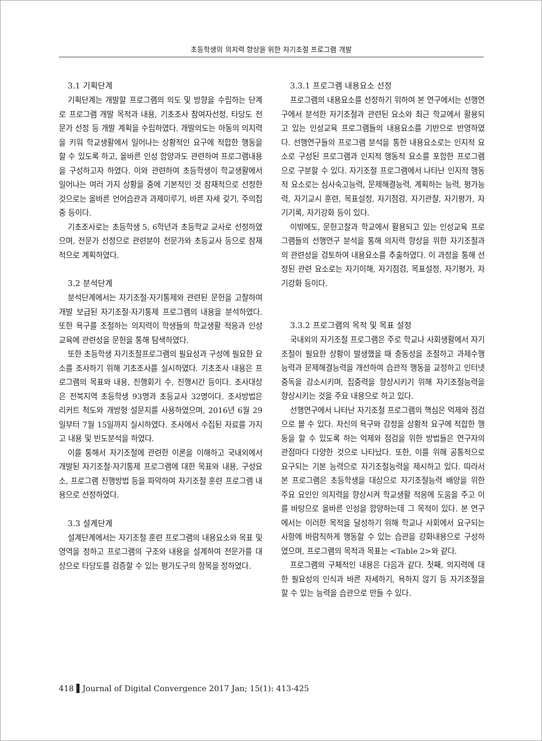초등학생의 의지력 향상을 위한 자기조절 프로그램 개발
3.1 기획단계
기획단계는 개발할 프로그램의 의도 및 방향을 수립하는 단계로 프로그램 개발 목적과 내용, 기초조사 참여자선정, 타당도 전문가 선정 등 개발 계획을 수립하였다. 개발의도는 아동의 의지력을 키워 학교생활에서 일어나는 상황적인 요구에 적합한 행동을 할 수 있도록 하고, 올바른 인성 함양과도 관련하여 프로그램내용을 구성하고자 하였다. 이와 관련하여 초등학생이 학교생활에서 일어나는 여러 가지 상황을 중에 기본적인 것 잠재적으로 선정한 것으로는 올바른 언어습관과 과제미루기, 바른 자세 갖기, 주의집중 등이다.
기초조사로는 초등학생 5, 6학년과 초등학교 교사로 선정하였으며, 전문가 선정으로 관련분야 전문가와 초등교사 등으로 잠재적으로 계획하였다.
3.2 분석단계
분석단계에서는 자기조절·자기통제와 관련된 문헌을 고찰하여 개발 보급된 자기조절·자기통제 프로그램의 내용을 분석하였다. 또한 욕구를 조절하는 의지력이 학생들의 학교생활 적응과 인성교육에 관련성을 문헌을 통해 탐색하였다.
또한 초등학생 자기조절프로그램의 필요성과 구성에 필요한 요소를 조사하기 위해 기초조사를 실시하였다. 기초조사 내용은 프로그램의 목표와 내용, 진행회기 수, 진행시간 등이다. 조사대상은 전북지역 초등학생 93명과 초등교사 32명이다. 조사방법은 리커트 척도와 개방형 설문지를 사용하였으며, 2016년 6월 29일부터 7월 15일까지 실시하였다. 조사에서 수집된 자료를 가지고 내용 및 빈도분석을 하였다.
이를 통해서 자기조절에 관련한 이론을 이해하고 국내외에서 개발된 자기조절·자기통제 프로그램에 대한 목표와 내용, 구성요소, 프로그램 진행방법 등을 파악하여 자기조절 훈련 프로그램 내용으로 선정하였다.
3.3 설계단계
설계단계에서는 자기조절 훈련 프로그램의 내용요소와 목표 및 영역을 정하고 프로그램의 구조와 내용을 설계하여 전문가를 대상으로 타당도를 검증할 수 있는 평가도구의 항목을 정하였다.
3.3.1 프로그램 내용요소 선정
프로그램의 내용요소를 선정하기 위하여 본 연구에서는 선행연구에서 분석한 자기조절과 관련된 요소와 최근 학교에서 활용되고 있는 인성교육 프로그램들의 내용요소를 기반으로 반영하였다. 선행연구들의 프로그램 분석을 통한 내용요소로는 인지적 요소로 구성된 프로그램과 인지적 행동적 요소를 포함한 프로그램으로 구분할 수 있다. 자기조절 프로그램에서 나타난 인지적 행동적 요소로는 심사숙고능력, 문제해결능력, 계획하는 능력, 평가능력, 자기교시 훈련, 목표설정, 자기점검, 자기관찰, 자기평가, 자기기록, 자기강화 등이 있다.
이밖에도, 문헌고찰과 학교에서 활용되고 있는 인성교육 프로그램들의 선행연구 분석을 통해 의지력 향상을 위한 자기조절과의 관련성을 검토하여 내용요소를 추출하였다. 이 과정을 통해 선정된 관련 요소로는 자기이해, 자기점검, 목표설정, 자기평가, 자기강화 등이다.
3.3.2 프로그램의 목적 및 목표 설정
국내외의 자기조절 프로그램은 주로 학교나 사회생활에서 자기조절이 필요한 상황이 발생했을 때 충동성을 조절하고 과제수행능력과 문제해결능력을 개선하여 습관적 행동을 교정하고 인터넷 중독을 감소시키며, 집중력을 향상시키기 위해 자기조절능력을 향상시키는 것을 주요 내용으로 하고 있다.
선행연구에서 나타난 자기조절 프로그램의 핵심은 억제와 점검으로 볼 수 있다. 자신의 욕구와 감정을 상황적 요구에 적합한 행동을 할 수 있도록 하는 억제와 점검을 위한 방법들은 연구자의 관점마다 다양한 것으로 나타났다. 또한, 이를 위해 공통적으로 요구되는 기본 능력으로 자기조절능력을 제시하고 있다. 따라서 본 프로그램은 초등학생을 대상으로 자기조절능력 배양을 위한 주요 요인인 의지력을 향상시켜 학교생활 적응에 도움을 주고 이를 바탕으로 올바른 인성을 함양하는데 그 목적이 있다. 본 연구에서는 이러한 목적을 달성하기 위해 학교나 사회에서 요구되는 사항에 바람직하게 행동할 수 있는 습관을 강화내용으로 구성하였으며, 프로그램의 목적과 목표는 <Table 2>와 같다.
프로그램의 구체적인 내용은 다음과 같다. 첫째, 의지력에 대한 필요성의 인식과 바른 자세하기, 욕하지 않기 등 자기조절을 할 수 있는 능력을 습관으로 만들 수 있다.
418 ▌Journal of Digital Convergence 2017 Jan; 15(1): 413-425